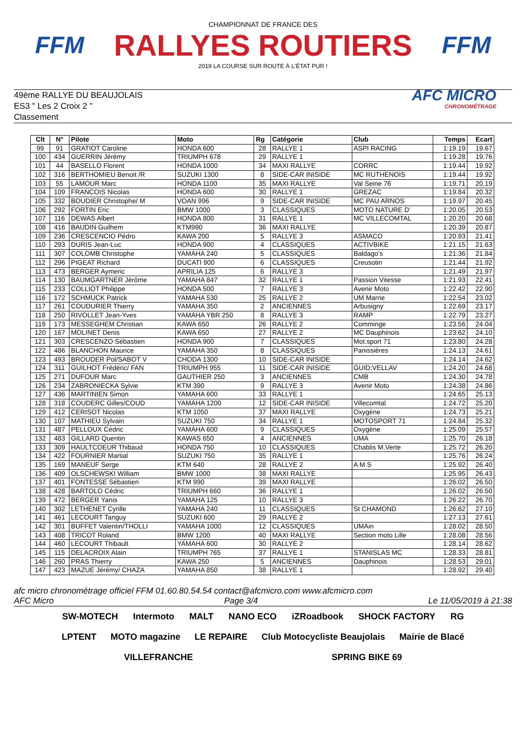FFM
CHAMPIONNAT DE FRANCE DES
RALLYES ROUTIERS
2019 LA COURSE SUR ROUTE À L'ÉTAT PUR !
FFM
49ème RALLYE DU BEAUJOLAIS
ES3 " Les 2 Croix 2 "
Classement
AFC MICRO
CHRONOMÉTRAGE
| Clt | N° | Pilote | Moto | Rg | Catégorie | Club | Temps | Ecart |
| --- | --- | --- | --- | --- | --- | --- | --- | --- |
| 99 | 91 | GRATIOT Caroline | HONDA 600 | 28 | RALLYE 1 | ASPI RACING | 1:19.19 | 19.67 |
| 100 | 434 | GUERRIN Jérémy | TRIUMPH 678 | 29 | RALLYE 1 | | 1:19.28 | 19.76 |
| 101 | 44 | BASELLO Florent | HONDA 1000 | 34 | MAXI RALLYE | CORRC | 1:19.44 | 19.92 |
| 102 | 316 | BERTHOMIEU Benoit /R | SUZUKI 1300 | 8 | SIDE-CAR INISIDE | MC RUTHENOIS | 1:19.44 | 19.92 |
| 103 | 55 | LAMOUR Marc | HONDA 1100 | 35 | MAXI RALLYE | Val Seine 76 | 1:19.71 | 20.19 |
| 104 | 109 | FRANCOIS Nicolas | HONDA 600 | 30 | RALLYE 1 | GREZAC | 1:19.84 | 20.32 |
| 105 | 332 | BOUDIER Christophe/ M | VOAN 996 | 9 | SIDE-CAR INISIDE | MC PAU ARNOS | 1:19.97 | 20.45 |
| 106 | 292 | FORTIN Eric | BMW 1000 | 3 | CLASSIQUES | MOTO NATURE D' | 1:20.05 | 20.53 |
| 107 | 116 | DEWAS Albert | HONDA 800 | 31 | RALLYE 1 | MC VILLECOMTAL | 1:20.20 | 20.68 |
| 108 | 416 | BAUDIN Guilhem | KTM990 | 36 | MAXI RALLYE | | 1:20.39 | 20.87 |
| 109 | 236 | CRESCENCIO Pédro | KAWA 200 | 5 | RALLYE 3 | ASMACO | 1:20.93 | 21.41 |
| 110 | 293 | DURIS Jean-Luc | HONDA 900 | 4 | CLASSIQUES | ACTIVBIKE | 1:21.15 | 21.63 |
| 111 | 307 | COLOMB Christophe | YAMAHA 240 | 5 | CLASSIQUES | Baldago's | 1:21.36 | 21.84 |
| 112 | 296 | PIGEAT Richard | DUCATI 900 | 6 | CLASSIQUES | Creusotin | 1:21.44 | 21.92 |
| 113 | 473 | BERGER Aymeric | APRILIA 125 | 6 | RALLYE 3 | | 1:21.49 | 21.97 |
| 114 | 130 | BAUMGARTNER Jérôme | YAMAHA 847 | 32 | RALLYE 1 | Passion Vitesse | 1:21.93 | 22.41 |
| 115 | 233 | COLLIOT Philippe | HONDA 500 | 7 | RALLYE 3 | Avenir Moto | 1:22.42 | 22.90 |
| 116 | 172 | SCHMUCK Patrick | YAMAHA 530 | 25 | RALLYE 2 | UM Marne | 1:22.54 | 23.02 |
| 117 | 261 | COUDURIER Thierry | YAMAHA 350 | 2 | ANCIENNES | Arbusigny | 1:22.69 | 23.17 |
| 118 | 250 | RIVOLLET Jean-Yves | YAMAHA YBR 250 | 8 | RALLYE 3 | RAMP | 1:22.79 | 23.27 |
| 119 | 173 | MESSEGHEM Christian | KAWA 650 | 26 | RALLYE 2 | Comminge | 1:23.56 | 24.04 |
| 120 | 167 | MOLINET Denis | KAWA 650 | 27 | RALLYE 2 | MC Dauphinois | 1:23.62 | 24.10 |
| 121 | 303 | CRESCENZO Sébastien | HONDA 900 | 7 | CLASSIQUES | Mot.sport 71 | 1:23.80 | 24.28 |
| 122 | 486 | BLANCHON Maurice | YAMAHA 350 | 8 | CLASSIQUES | Panissières | 1:24.13 | 24.61 |
| 123 | 493 | BROUDER Pol/SABOT V | CHODA 1300 | 10 | SIDE-CAR INISIDE | | 1:24.14 | 24.62 |
| 124 | 311 | GUILHOT Frédéric/ FAN | TRIUMPH 955 | 11 | SIDE-CAR INISIDE | GUID;VELLAV | 1:24.20 | 24.68 |
| 125 | 271 | DUFOUR Marc | GAUTHIER 250 | 3 | ANCIENNES | CMB | 1:24.30 | 24.78 |
| 126 | 234 | ZABRONIECKA Sylvie | KTM 390 | 9 | RALLYE 3 | Avenir Moto | 1:24.38 | 24.86 |
| 127 | 436 | MARTINIEN Simon | YAMAHA 600 | 33 | RALLYE 1 | | 1:24.65 | 25.13 |
| 128 | 318 | COUDERC Gilles/COUD | YAMAHA 1200 | 12 | SIDE-CAR INISIDE | Villecomtal | 1:24.72 | 25.20 |
| 129 | 412 | CERISOT Nicolas | KTM 1050 | 37 | MAXI RALLYE | Oxygène | 1:24.73 | 25.21 |
| 130 | 107 | MATHIEU Sylvain | SUZUKI 750 | 34 | RALLYE 1 | MOTOSPORT 71 | 1:24.84 | 25.32 |
| 131 | 487 | PELLOUX Cédric | YAMAHA 600 | 9 | CLASSIQUES | Oxygène | 1:25.09 | 25.57 |
| 132 | 483 | GILLARD Quentin | KAWAS 650 | 4 | ANCIENNES | UMA | 1:25.70 | 26.18 |
| 133 | 309 | HAULTCOEUR Thibaud | HONDA 750 | 10 | CLASSIQUES | Chablis M.Verte | 1:25.72 | 26.20 |
| 134 | 422 | FOURNIER Martial | SUZUKI 750 | 35 | RALLYE 1 | | 1:25.76 | 26.24 |
| 135 | 169 | MANEUF Serge | KTM 640 | 28 | RALLYE 2 | A M S | 1:25.92 | 26.40 |
| 136 | 409 | OLSCHEWSKI William | BMW 1000 | 38 | MAXI RALLYE | | 1:25.95 | 26.43 |
| 137 | 401 | FONTESSE Sébastien | KTM 990 | 39 | MAXI RALLYE | | 1:26.02 | 26.50 |
| 138 | 428 | BARTOLO Cédric | TRIUMPH 660 | 36 | RALLYE 1 | | 1:26.02 | 26.50 |
| 139 | 472 | BERGER Yanis | YAMAHA 125 | 10 | RALLYE 3 | | 1:26.22 | 26.70 |
| 140 | 302 | LETHENET Cyrille | YAMAHA 240 | 11 | CLASSIQUES | St CHAMOND | 1:26.62 | 27.10 |
| 141 | 461 | LECOURT Tanguy | SUZUKI 600 | 29 | RALLYE 2 | | 1:27.13 | 27.61 |
| 142 | 301 | BUFFET Valentin/THOLLI | YAMAHA 1000 | 12 | CLASSIQUES | UMAin | 1:28.02 | 28.50 |
| 143 | 408 | TRICOT Roland | BMW 1200 | 40 | MAXI RALLYE | Section moto Lille | 1:28.08 | 28.56 |
| 144 | 460 | LECOURT Thibault | YAMAHA 600 | 30 | RALLYE 2 | | 1:28.14 | 28.62 |
| 145 | 115 | DELACROIX Alain | TRIUMPH 765 | 37 | RALLYE 1 | STANISLAS MC | 1:28.33 | 28.81 |
| 146 | 260 | PRAS Thierry | KAWA 250 | 5 | ANCIENNES | Dauphinois | 1:28.53 | 29.01 |
| 147 | 423 | MAZUE Jérémy/ CHAZA | YAMAHA 850 | 38 | RALLYE 1 | | 1:28.92 | 29.40 |
afc micro chronométrage officiel FFM 01.60.80.54.54 contact@afcmicro.com www.afcmicro.com
AFC Micro Page 3/4 Le 11/05/2019 à 21:38
SW-MOTECH Intermoto MALT NANO ECO iZRoadbook SHOCK FACTORY RG LPTENT MOTO magazine LE REPAIRE Club Motocycliste Beaujolais Mairie de Blacé VILLEFRANCHE SPRING BIKE 69